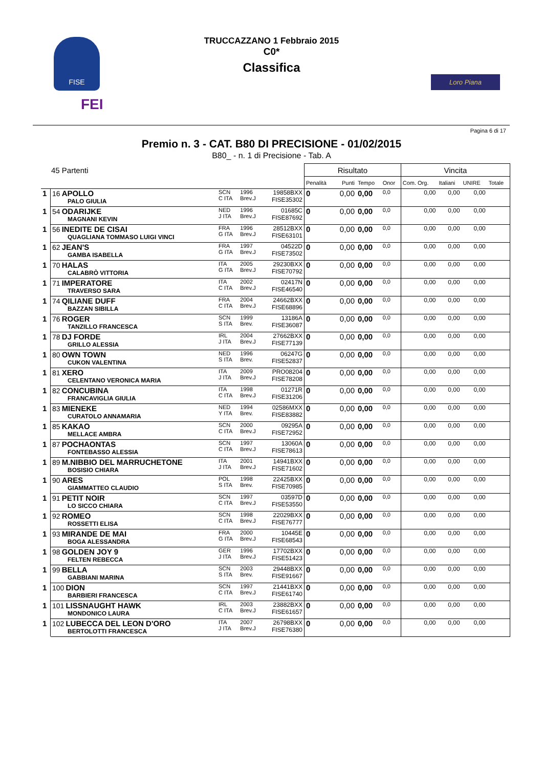FISE
FEI
TRUCCAZZANO 1 Febbraio 2015
C0*
Classifica
Loro Piana
Pagina 6 di 17
Premio n. 3 - CAT. B80 DI PRECISIONE - 01/02/2015
B80_ - n. 1 di Precisione - Tab. A
| 45 Partenti | | | | | Risultato | | | | Vincita | | | |
| | | | | | Penalità | Punti | Tempo | Onor | Com. Org. | Italiani | UNIRE | Totale |
| 1 | 16 APOLLO PALO GIULIA | SCN C ITA | 1996 Brev.J | 19858BXX FISE35302 | 0 | 0,00 | 0,00 | 0,0 | 0,00 | 0,00 | 0,00 | |
| 1 | 54 ODARIJKE MAGNANI KEVIN | NED J ITA | 1996 Brev.J | 01685C FISE87692 | 0 | 0,00 | 0,00 | 0,0 | 0,00 | 0,00 | 0,00 | |
| 1 | 56 INEDITE DE CISAI QUAGLIANA TOMMASO LUIGI VINCI | FRA G ITA | 1996 Brev.J | 28512BXX FISE63101 | 0 | 0,00 | 0,00 | 0,0 | 0,00 | 0,00 | 0,00 | |
| 1 | 62 JEAN'S GAMBA ISABELLA | FRA G ITA | 1997 Brev.J | 04522D FISE73502 | 0 | 0,00 | 0,00 | 0,0 | 0,00 | 0,00 | 0,00 | |
| 1 | 70 HALAS CALABRÒ VITTORIA | ITA G ITA | 2005 Brev.J | 29230BXX FISE70792 | 0 | 0,00 | 0,00 | 0,0 | 0,00 | 0,00 | 0,00 | |
| 1 | 71 IMPERATORE TRAVERSO SARA | ITA C ITA | 2002 Brev.J | 02417N FISE46540 | 0 | 0,00 | 0,00 | 0,0 | 0,00 | 0,00 | 0,00 | |
| 1 | 74 QILIANE DUFF BAZZAN SIBILLA | FRA C ITA | 2004 Brev.J | 24662BXX FISE68896 | 0 | 0,00 | 0,00 | 0,0 | 0,00 | 0,00 | 0,00 | |
| 1 | 76 ROGER TANZILLO FRANCESCA | SCN S ITA | 1999 Brev. | 13186A FISE36087 | 0 | 0,00 | 0,00 | 0,0 | 0,00 | 0,00 | 0,00 | |
| 1 | 78 DJ FORDE GRILLO ALESSIA | IRL J ITA | 2004 Brev.J | 27662BXX FISE77139 | 0 | 0,00 | 0,00 | 0,0 | 0,00 | 0,00 | 0,00 | |
| 1 | 80 OWN TOWN CUKON VALENTINA | NED S ITA | 1996 Brev. | 06247G FISE52837 | 0 | 0,00 | 0,00 | 0,0 | 0,00 | 0,00 | 0,00 | |
| 1 | 81 XERO CELENTANO VERONICA MARIA | ITA J ITA | 2009 Brev.J | PRO08204 FISE78208 | 0 | 0,00 | 0,00 | 0,0 | 0,00 | 0,00 | 0,00 | |
| 1 | 82 CONCUBINA FRANCAVIGLIA GIULIA | ITA C ITA | 1998 Brev.J | 01271R FISE31206 | 0 | 0,00 | 0,00 | 0,0 | 0,00 | 0,00 | 0,00 | |
| 1 | 83 MIENEKE CURATOLO ANNAMARIA | NED Y ITA | 1994 Brev. | 02586MXX FISE83882 | 0 | 0,00 | 0,00 | 0,0 | 0,00 | 0,00 | 0,00 | |
| 1 | 85 KAKAO MELLACE AMBRA | SCN C ITA | 2000 Brev.J | 09295A FISE72952 | 0 | 0,00 | 0,00 | 0,0 | 0,00 | 0,00 | 0,00 | |
| 1 | 87 POCHAONTAS FONTEBASSO ALESSIA | SCN C ITA | 1997 Brev.J | 13060A FISE78613 | 0 | 0,00 | 0,00 | 0,0 | 0,00 | 0,00 | 0,00 | |
| 1 | 89 M.NIBBIO DEL MARRUCHETONE BOSISIO CHIARA | ITA J ITA | 2001 Brev.J | 14941BXX FISE71602 | 0 | 0,00 | 0,00 | 0,0 | 0,00 | 0,00 | 0,00 | |
| 1 | 90 ARES GIAMMATTEO CLAUDIO | POL S ITA | 1998 Brev. | 22425BXX FISE70985 | 0 | 0,00 | 0,00 | 0,0 | 0,00 | 0,00 | 0,00 | |
| 1 | 91 PETIT NOIR LO SICCO CHIARA | SCN C ITA | 1997 Brev.J | 03597D FISE53550 | 0 | 0,00 | 0,00 | 0,0 | 0,00 | 0,00 | 0,00 | |
| 1 | 92 ROMEO ROSSETTI ELISA | SCN C ITA | 1998 Brev.J | 22029BXX FISE76777 | 0 | 0,00 | 0,00 | 0,0 | 0,00 | 0,00 | 0,00 | |
| 1 | 93 MIRANDE DE MAI BOGA ALESSANDRA | FRA G ITA | 2000 Brev.J | 10445E FISE68543 | 0 | 0,00 | 0,00 | 0,0 | 0,00 | 0,00 | 0,00 | |
| 1 | 98 GOLDEN JOY 9 FELTEN REBECCA | GER J ITA | 1996 Brev.J | 17702BXX FISE51423 | 0 | 0,00 | 0,00 | 0,0 | 0,00 | 0,00 | 0,00 | |
| 1 | 99 BELLA GABBIANI MARINA | SCN S ITA | 2003 Brev. | 29448BXX FISE91667 | 0 | 0,00 | 0,00 | 0,0 | 0,00 | 0,00 | 0,00 | |
| 1 | 100 DION BARBIERI FRANCESCA | SCN C ITA | 1997 Brev.J | 21441BXX FISE61740 | 0 | 0,00 | 0,00 | 0,0 | 0,00 | 0,00 | 0,00 | |
| 1 | 101 LISSNAUGHT HAWK MONDONICO LAURA | IRL C ITA | 2003 Brev.J | 23882BXX FISE61657 | 0 | 0,00 | 0,00 | 0,0 | 0,00 | 0,00 | 0,00 | |
| 1 | 102 LUBECCA DEL LEON D'ORO BERTOLOTTI FRANCESCA | ITA J ITA | 2007 Brev.J | 26798BXX FISE76380 | 0 | 0,00 | 0,00 | 0,0 | 0,00 | 0,00 | 0,00 | |